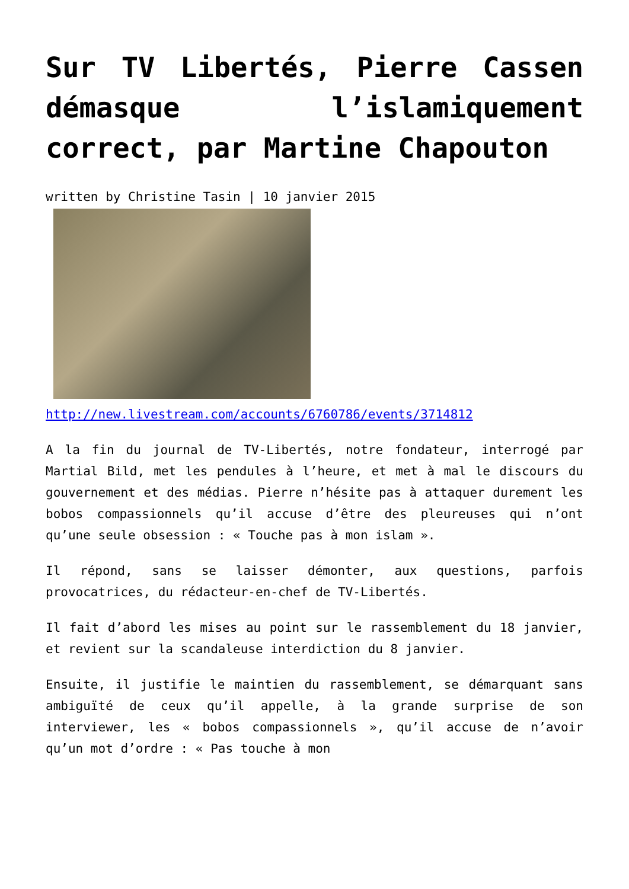Sur TV Libertés, Pierre Cassen démasque l’islamiquement correct, par Martine Chapouton
written by Christine Tasin | 10 janvier 2015
http://new.livestream.com/accounts/6760786/events/3714812
A la fin du journal de TV-Libertés, notre fondateur, interrogé par Martial Bild, met les pendules à l’heure, et met à mal le discours du gouvernement et des médias. Pierre n’hésite pas à attaquer durement les bobos compassionnels qu’il accuse d’être des pleureuses qui n’ont qu’une seule obsession : « Touche pas à mon islam ».
Il répond, sans se laisser démonter, aux questions, parfois provocatrices, du rédacteur-en-chef de TV-Libertés.
Il fait d’abord les mises au point sur le rassemblement du 18 janvier, et revient sur la scandaleuse interdiction du 8 janvier.
Ensuite, il justifie le maintien du rassemblement, se démarquant sans ambiguïté de ceux qu’il appelle, à la grande surprise de son interviewer, les « bobos compassionnels », qu’il accuse de n’avoir qu’un mot d’ordre : « Pas touche à mon